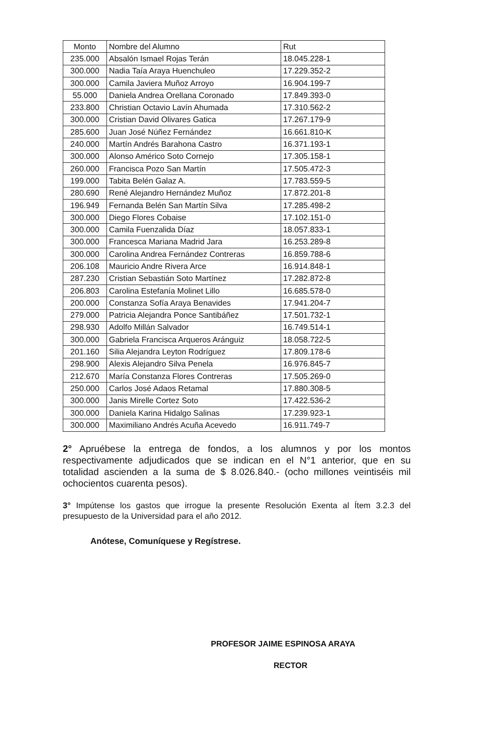| Monto | Nombre del Alumno | Rut |
| --- | --- | --- |
| 235.000 | Absalón Ismael Rojas Terán | 18.045.228-1 |
| 300.000 | Nadia Taía Araya Huenchuleo | 17.229.352-2 |
| 300.000 | Camila Javiera Muñoz Arroyo | 16.904.199-7 |
| 55.000 | Daniela Andrea Orellana Coronado | 17.849.393-0 |
| 233.800 | Christian Octavio Lavín Ahumada | 17.310.562-2 |
| 300.000 | Cristian David Olivares Gatica | 17.267.179-9 |
| 285.600 | Juan José Núñez Fernández | 16.661.810-K |
| 240.000 | Martín Andrés Barahona Castro | 16.371.193-1 |
| 300.000 | Alonso Américo Soto Cornejo | 17.305.158-1 |
| 260.000 | Francisca Pozo San Martín | 17.505.472-3 |
| 199.000 | Tabita Belén Galaz A. | 17.783.559-5 |
| 280.690 | René Alejandro Hernández Muñoz | 17.872.201-8 |
| 196.949 | Fernanda Belén San Martín Silva | 17.285.498-2 |
| 300.000 | Diego Flores Cobaise | 17.102.151-0 |
| 300.000 | Camila Fuenzalida Díaz | 18.057.833-1 |
| 300.000 | Francesca Mariana Madrid Jara | 16.253.289-8 |
| 300.000 | Carolina Andrea Fernández Contreras | 16.859.788-6 |
| 206.108 | Mauricio Andre Rivera Arce | 16.914.848-1 |
| 287.230 | Cristian Sebastián Soto Martínez | 17.282.872-8 |
| 206.803 | Carolina Estefanía Molinet Lillo | 16.685.578-0 |
| 200.000 | Constanza Sofía Araya Benavides | 17.941.204-7 |
| 279.000 | Patricia Alejandra Ponce Santibáñez | 17.501.732-1 |
| 298.930 | Adolfo Millán Salvador | 16.749.514-1 |
| 300.000 | Gabriela Francisca Arqueros Aránguiz | 18.058.722-5 |
| 201.160 | Silia Alejandra Leyton Rodríguez | 17.809.178-6 |
| 298.900 | Alexis Alejandro Silva Penela | 16.976.845-7 |
| 212.670 | María Constanza Flores Contreras | 17.505.269-0 |
| 250.000 | Carlos José Adaos Retamal | 17.880.308-5 |
| 300.000 | Janis Mirelle Cortez Soto | 17.422.536-2 |
| 300.000 | Daniela Karina Hidalgo Salinas | 17.239.923-1 |
| 300.000 | Maximiliano Andrés Acuña Acevedo | 16.911.749-7 |
2° Apruébese la entrega de fondos, a los alumnos y por los montos respectivamente adjudicados que se indican en el N°1 anterior, que en su totalidad ascienden a la suma de $ 8.026.840.- (ocho millones veintiséis mil ochocientos cuarenta pesos).
3° Impútense los gastos que irrogue la presente Resolución Exenta al Ítem 3.2.3 del presupuesto de la Universidad para el año 2012.
Anótese, Comuníquese y Regístrese.
PROFESOR JAIME ESPINOSA ARAYA
RECTOR